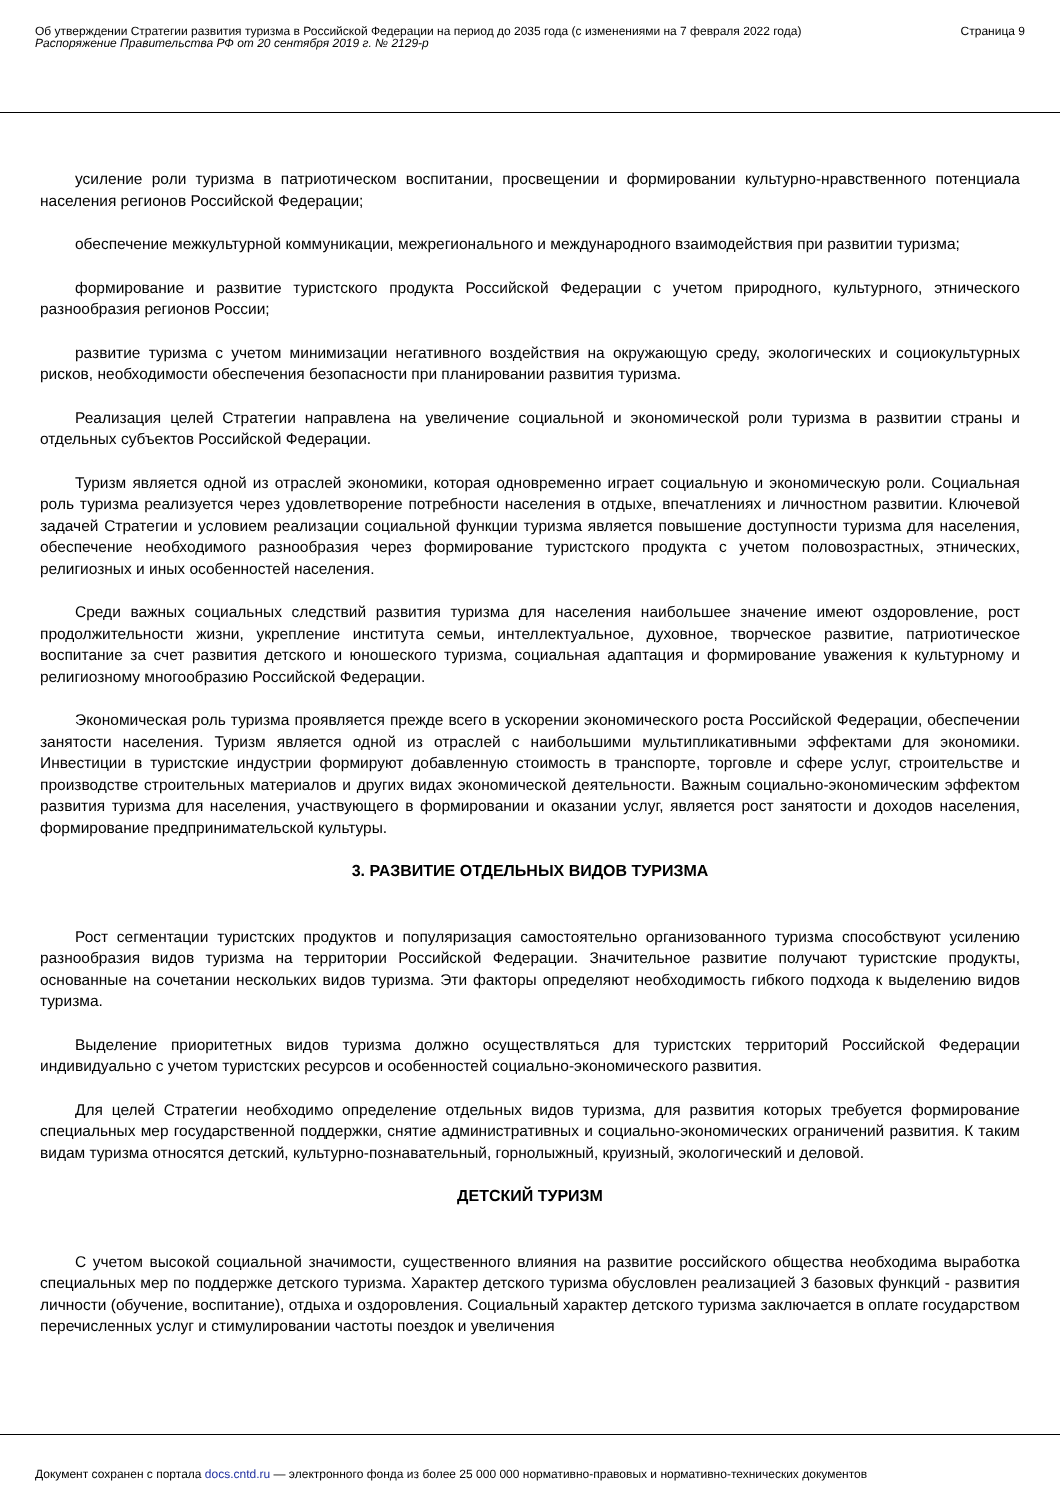Об утверждении Стратегии развития туризма в Российской Федерации на период до 2035 года (с изменениями на 7 февраля 2022 года)
Распоряжение Правительства РФ от 20 сентября 2019 г. № 2129-р
Страница 9
усиление роли туризма в патриотическом воспитании, просвещении и формировании культурно-нравственного потенциала населения регионов Российской Федерации;
обеспечение межкультурной коммуникации, межрегионального и международного взаимодействия при развитии туризма;
формирование и развитие туристского продукта Российской Федерации с учетом природного, культурного, этнического разнообразия регионов России;
развитие туризма с учетом минимизации негативного воздействия на окружающую среду, экологических и социокультурных рисков, необходимости обеспечения безопасности при планировании развития туризма.
Реализация целей Стратегии направлена на увеличение социальной и экономической роли туризма в развитии страны и отдельных субъектов Российской Федерации.
Туризм является одной из отраслей экономики, которая одновременно играет социальную и экономическую роли. Социальная роль туризма реализуется через удовлетворение потребности населения в отдыхе, впечатлениях и личностном развитии. Ключевой задачей Стратегии и условием реализации социальной функции туризма является повышение доступности туризма для населения, обеспечение необходимого разнообразия через формирование туристского продукта с учетом половозрастных, этнических, религиозных и иных особенностей населения.
Среди важных социальных следствий развития туризма для населения наибольшее значение имеют оздоровление, рост продолжительности жизни, укрепление института семьи, интеллектуальное, духовное, творческое развитие, патриотическое воспитание за счет развития детского и юношеского туризма, социальная адаптация и формирование уважения к культурному и религиозному многообразию Российской Федерации.
Экономическая роль туризма проявляется прежде всего в ускорении экономического роста Российской Федерации, обеспечении занятости населения. Туризм является одной из отраслей с наибольшими мультипликативными эффектами для экономики. Инвестиции в туристские индустрии формируют добавленную стоимость в транспорте, торговле и сфере услуг, строительстве и производстве строительных материалов и других видах экономической деятельности. Важным социально-экономическим эффектом развития туризма для населения, участвующего в формировании и оказании услуг, является рост занятости и доходов населения, формирование предпринимательской культуры.
3. РАЗВИТИЕ ОТДЕЛЬНЫХ ВИДОВ ТУРИЗМА
Рост сегментации туристских продуктов и популяризация самостоятельно организованного туризма способствуют усилению разнообразия видов туризма на территории Российской Федерации. Значительное развитие получают туристские продукты, основанные на сочетании нескольких видов туризма. Эти факторы определяют необходимость гибкого подхода к выделению видов туризма.
Выделение приоритетных видов туризма должно осуществляться для туристских территорий Российской Федерации индивидуально с учетом туристских ресурсов и особенностей социально-экономического развития.
Для целей Стратегии необходимо определение отдельных видов туризма, для развития которых требуется формирование специальных мер государственной поддержки, снятие административных и социально-экономических ограничений развития. К таким видам туризма относятся детский, культурно-познавательный, горнолыжный, круизный, экологический и деловой.
ДЕТСКИЙ ТУРИЗМ
С учетом высокой социальной значимости, существенного влияния на развитие российского общества необходима выработка специальных мер по поддержке детского туризма. Характер детского туризма обусловлен реализацией 3 базовых функций - развития личности (обучение, воспитание), отдыха и оздоровления. Социальный характер детского туризма заключается в оплате государством перечисленных услуг и стимулировании частоты поездок и увеличения
Документ сохранен с портала docs.cntd.ru — электронного фонда из более 25 000 000 нормативно-правовых и нормативно-технических документов